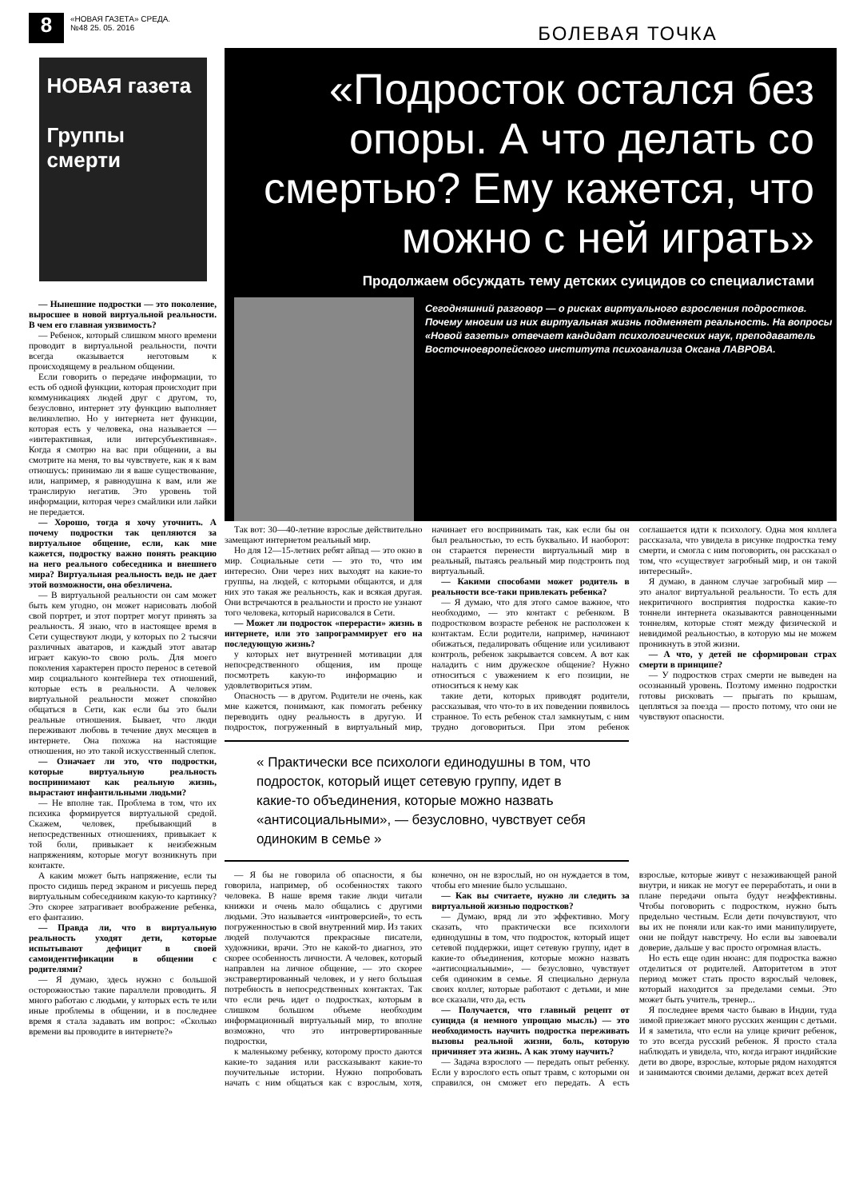8
«НОВАЯ ГАЗЕТА» СРЕДА.
№48 25. 05. 2016
БОЛЕВАЯ ТОЧКА
НОВАЯ газета
Группы смерти
— Нынешние подростки — это поколение, выросшее в новой виртуальной реальности. В чем его главная уязвимость?
— Ребенок, который слишком много времени проводит в виртуальной реальности, почти всегда оказывается неготовым к происходящему в реальном общении.
Если говорить о передаче информации, то есть об одной функции, которая происходит при коммуникациях людей друг с другом, то, безусловно, интернет эту функцию выполняет великолепно. Но у интернета нет функции, которая есть у человека, она называется — «интерактивная, или интерсубъективная». Когда я смотрю на вас при общении, а вы смотрите на меня, то вы чувствуете, как я к вам отношусь: принимаю ли я ваше существование, или, например, я равнодушна к вам, или же транслирую негатив. Это уровень той информации, которая через смайлики или лайки не передается.
— Хорошо, тогда я хочу уточнить. А почему подростки так цепляются за виртуальное общение, если, как мне кажется, подростку важно понять реакцию на него реального собеседника и внешнего мира? Виртуальная реальность ведь не дает этой возможности, она обезличена.
— В виртуальной реальности он сам может быть кем угодно, он может нарисовать любой свой портрет, и этот портрет могут принять за реальность. Я знаю, что в настоящее время в Сети существуют люди, у которых по 2 тысячи различных аватаров, и каждый этот аватар играет какую-то свою роль. Для моего поколения характерен просто перенос в сетевой мир социального контейнера тех отношений, которые есть в реальности. А человек виртуальной реальности может спокойно общаться в Сети, как если бы это были реальные отношения. Бывает, что люди переживают любовь в течение двух месяцев в интернете. Она похожа на настоящие отношения, но это такой искусственный слепок.
— Означает ли это, что подростки, которые виртуальную реальность воспринимают как реальную жизнь, вырастают инфантильными людьми?
— Не вполне так. Проблема в том, что их психика формируется виртуальной средой. Скажем, человек, пребывающий в непосредственных отношениях, привыкает к той боли, привыкает к неизбежным напряжениям, которые могут возникнуть при контакте.
А каким может быть напряжение, если ты просто сидишь перед экраном и рисуешь перед виртуальным собеседником какую-то картинку? Это скорее затрагивает воображение ребенка, его фантазию.
— Правда ли, что в виртуальную реальность уходят дети, которые испытывают дефицит в своей самоидентификации в общении с родителями?
— Я думаю, здесь нужно с большой осторожностью такие параллели проводить. Я много работаю с людьми, у которых есть те или иные проблемы в общении, и в последнее время я стала задавать им вопрос: «Сколько времени вы проводите в интернете?»
«Подросток остался без опоры. А что делать со смертью? Ему кажется, что можно с ней играть»
Продолжаем обсуждать тему детских суицидов со специалистами
Сегодняшний разговор — о рисках виртуального взросления подростков. Почему многим из них виртуальная жизнь подменяет реальность. На вопросы «Новой газеты» отвечает кандидат психологических наук, преподаватель Восточноевропейского института психоанализа Оксана ЛАВРОВА.
Так вот: 30—40-летние взрослые действительно замещают интернетом реальный мир.
Но для 12—15-летних ребят айпад — это окно в мир. Социальные сети — это то, что им интересно. Они через них выходят на какие-то группы, на людей, с которыми общаются, и для них это такая же реальность, как и всякая другая. Они встречаются в реальности и просто не узнают того человека, который нарисовался в Сети.
— Может ли подросток «перерасти» жизнь в интернете, или это запрограммирует его на последующую жизнь?
у которых нет внутренней мотивации для непосредственного общения, им проще посмотреть какую-то информацию и удовлетвориться этим.
Опасность — в другом. Родители не очень, как мне кажется, понимают, как помогать ребенку переводить одну реальность в другую. И подросток, погруженный в виртуальный мир, начинает его воспринимать так, как если бы он был реальностью, то есть буквально. И наоборот: он старается перенести виртуальный мир в реальный, пытаясь реальный мир подстроить под виртуальный.
— Какими способами может родитель в реальности все-таки привлекать ребенка?
— Я думаю, что для этого самое важное, что необходимо, — это контакт с ребенком. В подростковом возрасте ребенок не расположен к контактам. Если родители, например, начинают обижаться, педалировать общение или усиливают контроль, ребенок закрывается совсем. А вот как наладить с ним дружеское общение? Нужно относиться с уважением к его позиции, не относиться к нему как
такие дети, которых приводят родители, рассказывая, что что-то в их поведении появилось странное. То есть ребенок стал замкнутым, с ним трудно договориться. При этом ребенок соглашается идти к психологу. Одна моя коллега рассказала, что увидела в рисунке подростка тему смерти, и смогла с ним поговорить, он рассказал о том, что «существует загробный мир, и он такой интересный».
Я думаю, в данном случае загробный мир — это аналог виртуальной реальности. То есть для некритичного восприятия подростка какие-то тоннели интернета оказываются равноценными тоннелям, которые стоят между физической и невидимой реальностью, в которую мы не можем проникнуть в этой жизни.
— А что, у детей не сформирован страх смерти в принципе?
— У подростков страх смерти не выведен на осознанный уровень. Поэтому именно подростки готовы рисковать — прыгать по крышам, цепляться за поезда — просто потому, что они не чувствуют опасности.
« Практически все психологи единодушны в том, что подросток, который ищет сетевую группу, идет в какие-то объединения, которые можно назвать «антисоциальными», — безусловно, чувствует себя одиноким в семье »
— Я бы не говорила об опасности, я бы говорила, например, об особенностях такого человека. В наше время такие люди читали книжки и очень мало общались с другими людьми. Это называется «интроверсией», то есть погруженностью в свой внутренний мир. Из таких людей получаются прекрасные писатели, художники, врачи. Это не какой-то диагноз, это скорее особенность личности. А человек, который направлен на личное общение, — это скорее экстравертированный человек, и у него большая потребность в непосредственных контактах. Так что если речь идет о подростках, которым в слишком большом объеме необходим информационный виртуальный мир, то вполне возможно, что это интровертированные подростки,
к маленькому ребенку, которому просто даются какие-то задания или рассказывают какие-то поучительные истории. Нужно попробовать начать с ним общаться как с взрослым, хотя, конечно, он не взрослый, но он нуждается в том, чтобы его мнение было услышано.
— Как вы считаете, нужно ли следить за виртуальной жизнью подростков?
— Думаю, вряд ли это эффективно. Могу сказать, что практически все психологи единодушны в том, что подросток, который ищет сетевой поддержки, ищет сетевую группу, идет в какие-то объединения, которые можно назвать «антисоциальными», — безусловно, чувствует себя одиноким в семье. Я специально дернула своих коллег, которые работают с детьми, и мне все сказали, что да, есть
— Получается, что главный рецепт от суицида (я немного упрощаю мысль) — это необходимость научить подростка переживать вызовы реальной жизни, боль, которую причиняет эта жизнь. А как этому научить?
— Задача взрослого — передать опыт ребенку. Если у взрослого есть опыт травм, с которыми он справился, он сможет его передать. А есть взрослые, которые живут с незаживающей раной внутри, и никак не могут ее переработать, и они в плане передачи опыта будут неэффективны. Чтобы поговорить с подростком, нужно быть предельно честным. Если дети почувствуют, что вы их не поняли или как-то ими манипулируете, они не пойдут навстречу. Но если вы завоевали доверие, дальше у вас просто огромная власть.
Но есть еще один нюанс: для подростка важно отделиться от родителей. Авторитетом в этот период может стать просто взрослый человек, который находится за пределами семьи. Это может быть учитель, тренер...
Я последнее время часто бываю в Индии, туда зимой приезжает много русских женщин с детьми. И я заметила, что если на улице кричит ребенок, то это всегда русский ребенок. Я просто стала наблюдать и увидела, что, когда играют индийские дети во дворе, взрослые, которые рядом находятся и занимаются своими делами, держат всех детей